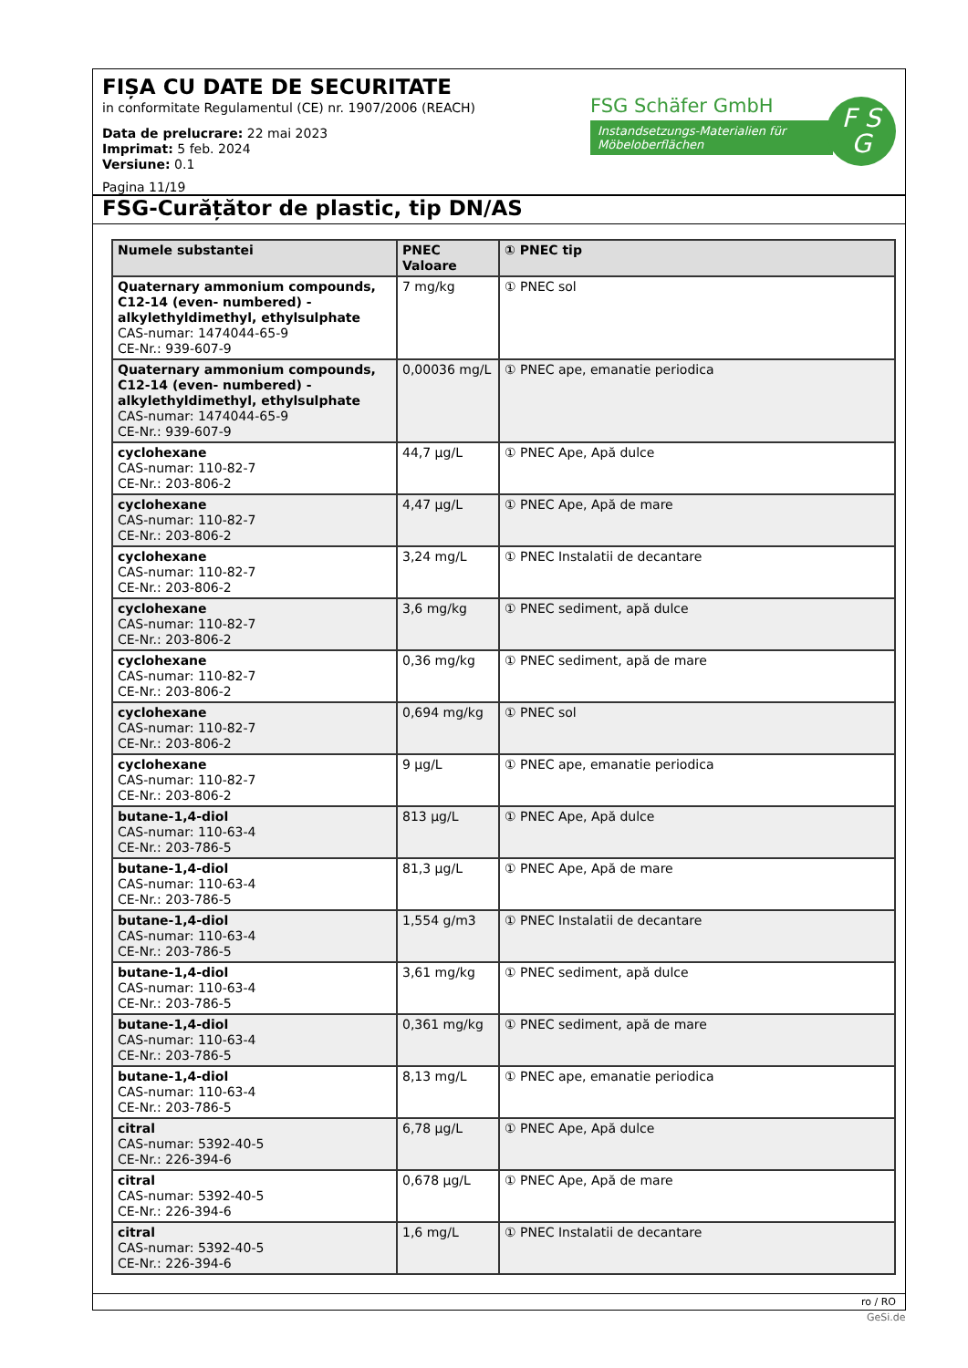FIȘA CU DATE DE SECURITATE
in conformitate Regulamentul (CE) nr. 1907/2006 (REACH)
Data de prelucrare: 22 mai 2023
Imprimat: 5 feb. 2024
Versiune: 0.1
FSG Schäfer GmbH
Instandsetzungs-Materialien für Möbeloberflächen
F S
G
Pagina 11/19
FSG-Curățător de plastic, tip DN/AS
| Numele substantei | PNEC Valoare | ① PNEC tip |
| --- | --- | --- |
| Quaternary ammonium compounds, C12-14 (even- numbered) - alkylethyldimethyl, ethylsulphate CAS-numar: 1474044-65-9 CE-Nr.: 939-607-9 | 7 mg/kg | ① PNEC sol |
| Quaternary ammonium compounds, C12-14 (even- numbered) - alkylethyldimethyl, ethylsulphate CAS-numar: 1474044-65-9 CE-Nr.: 939-607-9 | 0,00036 mg/L | ① PNEC ape, emanatie periodica |
| cyclohexane CAS-numar: 110-82-7 CE-Nr.: 203-806-2 | 44,7 µg/L | ① PNEC Ape, Apă dulce |
| cyclohexane CAS-numar: 110-82-7 CE-Nr.: 203-806-2 | 4,47 µg/L | ① PNEC Ape, Apă de mare |
| cyclohexane CAS-numar: 110-82-7 CE-Nr.: 203-806-2 | 3,24 mg/L | ① PNEC Instalatii de decantare |
| cyclohexane CAS-numar: 110-82-7 CE-Nr.: 203-806-2 | 3,6 mg/kg | ① PNEC sediment, apă dulce |
| cyclohexane CAS-numar: 110-82-7 CE-Nr.: 203-806-2 | 0,36 mg/kg | ① PNEC sediment, apă de mare |
| cyclohexane CAS-numar: 110-82-7 CE-Nr.: 203-806-2 | 0,694 mg/kg | ① PNEC sol |
| cyclohexane CAS-numar: 110-82-7 CE-Nr.: 203-806-2 | 9 µg/L | ① PNEC ape, emanatie periodica |
| butane-1,4-diol CAS-numar: 110-63-4 CE-Nr.: 203-786-5 | 813 µg/L | ① PNEC Ape, Apă dulce |
| butane-1,4-diol CAS-numar: 110-63-4 CE-Nr.: 203-786-5 | 81,3 µg/L | ① PNEC Ape, Apă de mare |
| butane-1,4-diol CAS-numar: 110-63-4 CE-Nr.: 203-786-5 | 1,554 g/m3 | ① PNEC Instalatii de decantare |
| butane-1,4-diol CAS-numar: 110-63-4 CE-Nr.: 203-786-5 | 3,61 mg/kg | ① PNEC sediment, apă dulce |
| butane-1,4-diol CAS-numar: 110-63-4 CE-Nr.: 203-786-5 | 0,361 mg/kg | ① PNEC sediment, apă de mare |
| butane-1,4-diol CAS-numar: 110-63-4 CE-Nr.: 203-786-5 | 8,13 mg/L | ① PNEC ape, emanatie periodica |
| citral CAS-numar: 5392-40-5 CE-Nr.: 226-394-6 | 6,78 µg/L | ① PNEC Ape, Apă dulce |
| citral CAS-numar: 5392-40-5 CE-Nr.: 226-394-6 | 0,678 µg/L | ① PNEC Ape, Apă de mare |
| citral CAS-numar: 5392-40-5 CE-Nr.: 226-394-6 | 1,6 mg/L | ① PNEC Instalatii de decantare |
ro / RO
GeSi.de